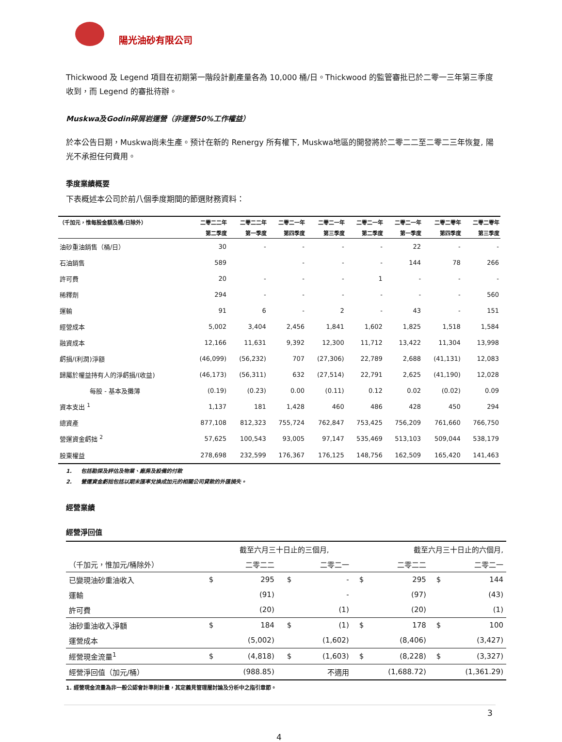陽光油砂有限公司
Thickwood 及 Legend 項目在初期第一階段計劃產量各為 10,000 桶/日。Thickwood 的監管審批已於二零一三年第三季度收到，而 Legend 的審批待辦。
Muskwa及Godin碎屑岩運營（非運營50%工作權益）
於本公告日期，Muskwa尚未生產。预计在新的 Renergy 所有權下, Muskwa地區的開發將於二零二二至二零二三年恢复, 陽光不承担任何費用。
季度業績概要
下表概述本公司於前八個季度期間的節選財務資料：
| （千加元，惟每股金額及桶/日除外） | 二零二二年 | 二零二二年 | 二零二一年 | 二零二一年 | 二零二一年 | 二零二一年 | 二零二零年 | 二零二零年 |
| --- | --- | --- | --- | --- | --- | --- | --- | --- |
| | 第二季度 | 第一季度 | 第四季度 | 第三季度 | 第二季度 | 第一季度 | 第四季度 | 第三季度 |
| 油砂重油銷售（桶/日） | 30 | - | - | - | - | 22 | - | - |
| 石油銷售 | 589 | | - | - | - | 144 | 78 | 266 |
| 許可費 | 20 | - | - | - | 1 | - | - | - |
| 稀釋劑 | 294 | - | - | - | - | - | - | 560 |
| 運輸 | 91 | 6 | - | 2 | - | 43 | - | 151 |
| 經營成本 | 5,002 | 3,404 | 2,456 | 1,841 | 1,602 | 1,825 | 1,518 | 1,584 |
| 融資成本 | 12,166 | 11,631 | 9,392 | 12,300 | 11,712 | 13,422 | 11,304 | 13,998 |
| 虧損/(利潤)淨額 | (46,099) | (56,232) | 707 | (27,306) | 22,789 | 2,688 | (41,131) | 12,083 |
| 歸屬於權益持有人的淨虧損/(收益) | (46,173) | (56,311) | 632 | (27,514) | 22,791 | 2,625 | (41,190) | 12,028 |
| 每股 - 基本及攤薄 | (0.19) | (0.23) | 0.00 | (0.11) | 0.12 | 0.02 | (0.02) | 0.09 |
| 資本支出 <sup>1</sup> | 1,137 | 181 | 1,428 | 460 | 486 | 428 | 450 | 294 |
| 總資產 | 877,108 | 812,323 | 755,724 | 762,847 | 753,425 | 756,209 | 761,660 | 766,750 |
| 營運資金虧拙 <sup>2</sup> | 57,625 | 100,543 | 93,005 | 97,147 | 535,469 | 513,103 | 509,044 | 538,179 |
| 股東權益 | 278,698 | 232,599 | 176,367 | 176,125 | 148,756 | 162,509 | 165,420 | 141,463 |
1. 包括勘探及評估及物業、廠房及設備的付款
2. 營運資金虧拙包括以期末匯率兌換成加元的相關公司貸款的外匯損失。
經營業績
經營淨回值
| | | 截至六月三十日止的三個月, | | | | 截至六月三十日止的六個月, | | |
| （千加元，惟加元/桶除外） | | 二零二二 | | 二零二一 | | 二零二二 | | 二零二一 |
| 已變現油砂重油收入 | $ | 295 | $ | - | $ | 295 | $ | 144 |
| 運輸 | | (91) | | - | | (97) | | (43) |
| 許可費 | | (20) | | (1) | | (20) | | (1) |
| 油砂重油收入淨額 | $ | 184 | $ | (1) | $ | 178 | $ | 100 |
| 運營成本 | | (5,002) | | (1,602) | | (8,406) | | (3,427) |
| 經營現金流量<sup>1</sup> | $ | (4,818) | $ | (1,603) | $ | (8,228) | $ | (3,327) |
| 經營淨回值（加元/桶） | | (988.85) | | 不適用 | | (1,688.72) | | (1,361.29) |
1. 經營現金流量為非一般公認會計準則計量，其定義見管理層討論及分析中之指引章節。
3
4